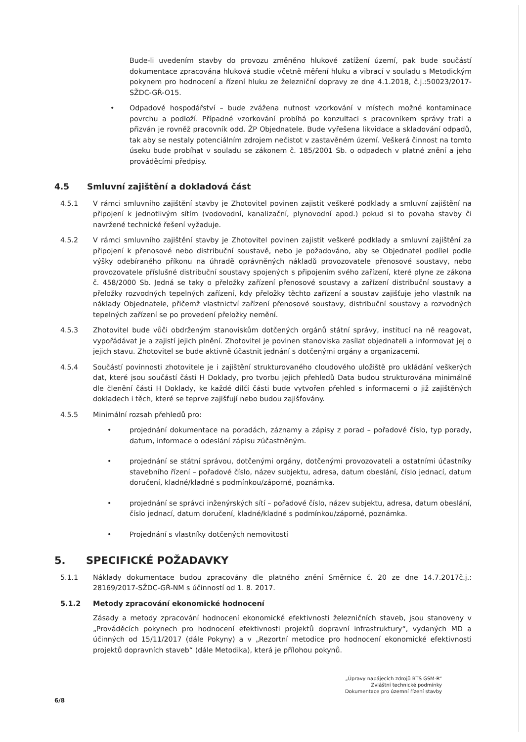Bude-li uvedením stavby do provozu změněno hlukové zatížení území, pak bude součástí dokumentace zpracována hluková studie včetně měření hluku a vibrací v souladu s Metodickým pokynem pro hodnocení a řízení hluku ze železniční dopravy ze dne 4.1.2018, č.j.:50023/2017-SŽDC-GŘ-O15.
• Odpadové hospodářství – bude zvážena nutnost vzorkování v místech možné kontaminace povrchu a podloží. Případné vzorkování probíhá po konzultaci s pracovníkem správy trati a přizván je rovněž pracovník odd. ŽP Objednatele. Bude vyřešena likvidace a skladování odpadů, tak aby se nestaly potenciálním zdrojem nečistot v zastavěném území. Veškerá činnost na tomto úseku bude probíhat v souladu se zákonem č. 185/2001 Sb. o odpadech v platné znění a jeho prováděcími předpisy.
4.5 Smluvní zajištění a dokladová část
4.5.1 V rámci smluvního zajištění stavby je Zhotovitel povinen zajistit veškeré podklady a smluvní zajištění na připojení k jednotlivým sítím (vodovodní, kanalizační, plynovodní apod.) pokud si to povaha stavby či navržené technické řešení vyžaduje.
4.5.2 V rámci smluvního zajištění stavby je Zhotovitel povinen zajistit veškeré podklady a smluvní zajištění za připojení k přenosové nebo distribuční soustavě, nebo je požadováno, aby se Objednatel podílel podle výšky odebíraného příkonu na úhradě oprávněných nákladů provozovatele přenosové soustavy, nebo provozovatele příslušné distribuční soustavy spojených s připojením svého zařízení, které plyne ze zákona č. 458/2000 Sb. Jedná se taky o přeložky zařízení přenosové soustavy a zařízení distribuční soustavy a přeložky rozvodných tepelných zařízení, kdy přeložky těchto zařízení a soustav zajišťuje jeho vlastník na náklady Objednatele, přičemž vlastnictví zařízení přenosové soustavy, distribuční soustavy a rozvodných tepelných zařízení se po provedení přeložky nemění.
4.5.3 Zhotovitel bude vůči obdrženým stanoviskům dotčených orgánů státní správy, institucí na ně reagovat, vypořádávat je a zajistí jejich plnění. Zhotovitel je povinen stanoviska zasílat objednateli a informovat jej o jejich stavu. Zhotovitel se bude aktivně účastnit jednání s dotčenými orgány a organizacemi.
4.5.4 Součástí povinnosti zhotovitele je i zajištění strukturovaného cloudového uložiště pro ukládání veškerých dat, které jsou součástí části H Doklady, pro tvorbu jejich přehledů Data budou strukturována minimálně dle členění části H Doklady, ke každé dílčí části bude vytvořen přehled s informacemi o již zajištěných dokladech i těch, které se teprve zajišťují nebo budou zajišťovány.
4.5.5 Minimální rozsah přehledů pro:
• projednání dokumentace na poradách, záznamy a zápisy z porad – pořadové číslo, typ porady, datum, informace o odeslání zápisu zúčastněným.
• projednání se státní správou, dotčenými orgány, dotčenými provozovateli a ostatními účastníky stavebního řízení – pořadové číslo, název subjektu, adresa, datum obeslání, číslo jednací, datum doručení, kladné/kladné s podmínkou/záporné, poznámka.
• projednání se správci inženýrských sítí – pořadové číslo, název subjektu, adresa, datum obeslání, číslo jednací, datum doručení, kladné/kladné s podmínkou/záporné, poznámka.
• Projednání s vlastníky dotčených nemovitostí
5. SPECIFICKÉ POŽADAVKY
5.1.1 Náklady dokumentace budou zpracovány dle platného znění Směrnice č. 20 ze dne 14.7.2017č.j.: 28169/2017-SŽDC-GŘ-NM s účinností od 1. 8. 2017.
5.1.2 Metody zpracování ekonomické hodnocení
Zásady a metody zpracování hodnocení ekonomické efektivnosti železničních staveb, jsou stanoveny v „Prováděcích pokynech pro hodnocení efektivnosti projektů dopravní infrastruktury“, vydaných MD a účinných od 15/11/2017 (dále Pokyny) a v „Rezortní metodice pro hodnocení ekonomické efektivnosti projektů dopravních staveb“ (dále Metodika), která je přílohou pokynů.
„Úpravy napájecích zdrojů BTS GSM-R“
Zvláštní technické podmínky
Dokumentace pro územní řízení stavby
6/8